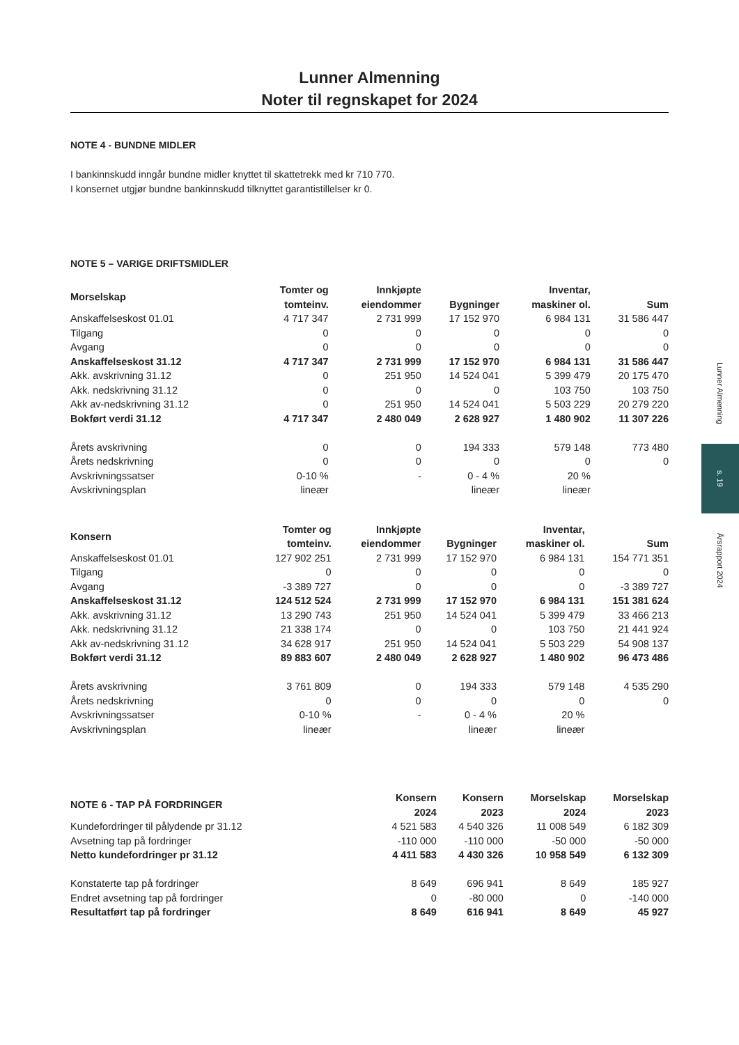Lunner Almenning
Noter til regnskapet for 2024
NOTE 4 - BUNDNE MIDLER
I bankinnskudd inngår bundne midler knyttet til skattetrekk med kr 710 770.
I konsernet utgjør bundne bankinnskudd tilknyttet garantistillelser kr 0.
NOTE 5 – VARIGE DRIFTSMIDLER
| Morselskap | Tomter og tomteinv. | Innkjøpte eiendommer | Bygninger | Inventar, maskiner ol. | Sum |
| --- | --- | --- | --- | --- | --- |
| Anskaffelseskost 01.01 | 4 717 347 | 2 731 999 | 17 152 970 | 6 984 131 | 31 586 447 |
| Tilgang | 0 | 0 | 0 | 0 | 0 |
| Avgang | 0 | 0 | 0 | 0 | 0 |
| Anskaffelseskost 31.12 | 4 717 347 | 2 731 999 | 17 152 970 | 6 984 131 | 31 586 447 |
| Akk. avskrivning 31.12 | 0 | 251 950 | 14 524 041 | 5 399 479 | 20 175 470 |
| Akk. nedskrivning 31.12 | 0 | 0 | 0 | 103 750 | 103 750 |
| Akk av-nedskrivning 31.12 | 0 | 251 950 | 14 524 041 | 5 503 229 | 20 279 220 |
| Bokført verdi 31.12 | 4 717 347 | 2 480 049 | 2 628 927 | 1 480 902 | 11 307 226 |
| Årets avskrivning | 0 | 0 | 194 333 | 579 148 | 773 480 |
| Årets nedskrivning | 0 | 0 | 0 | 0 | 0 |
| Avskrivningssatser | 0-10 % | - | 0 - 4 % | 20 % | |
| Avskrivningsplan | lineær | | lineær | lineær | |
| Konsern | Tomter og tomteinv. | Innkjøpte eiendommer | Bygninger | Inventar, maskiner ol. | Sum |
| --- | --- | --- | --- | --- | --- |
| Anskaffelseskost 01.01 | 127 902 251 | 2 731 999 | 17 152 970 | 6 984 131 | 154 771 351 |
| Tilgang | 0 | 0 | 0 | 0 | 0 |
| Avgang | -3 389 727 | 0 | 0 | 0 | -3 389 727 |
| Anskaffelseskost 31.12 | 124 512 524 | 2 731 999 | 17 152 970 | 6 984 131 | 151 381 624 |
| Akk. avskrivning 31.12 | 13 290 743 | 251 950 | 14 524 041 | 5 399 479 | 33 466 213 |
| Akk. nedskrivning 31.12 | 21 338 174 | 0 | 0 | 103 750 | 21 441 924 |
| Akk av-nedskrivning 31.12 | 34 628 917 | 251 950 | 14 524 041 | 5 503 229 | 54 908 137 |
| Bokført verdi 31.12 | 89 883 607 | 2 480 049 | 2 628 927 | 1 480 902 | 96 473 486 |
| Årets avskrivning | 3 761 809 | 0 | 194 333 | 579 148 | 4 535 290 |
| Årets nedskrivning | 0 | 0 | 0 | 0 | 0 |
| Avskrivningssatser | 0-10 % | - | 0 - 4 % | 20 % | |
| Avskrivningsplan | lineær | | lineær | lineær | |
| NOTE 6 - TAP PÅ FORDRINGER | Konsern 2024 | Konsern 2023 | Morselskap 2024 | Morselskap 2023 |
| --- | --- | --- | --- | --- |
| Kundefordringer til pålydende pr 31.12 | 4 521 583 | 4 540 326 | 11 008 549 | 6 182 309 |
| Avsetning tap på fordringer | -110 000 | -110 000 | -50 000 | -50 000 |
| Netto kundefordringer pr 31.12 | 4 411 583 | 4 430 326 | 10 958 549 | 6 132 309 |
| Konstaterte tap på fordringer | 8 649 | 696 941 | 8 649 | 185 927 |
| Endret avsetning tap på fordringer | 0 | -80 000 | 0 | -140 000 |
| Resultatført tap på fordringer | 8 649 | 616 941 | 8 649 | 45 927 |
Lunner Almenning
s. 19
Årsrapport 2024